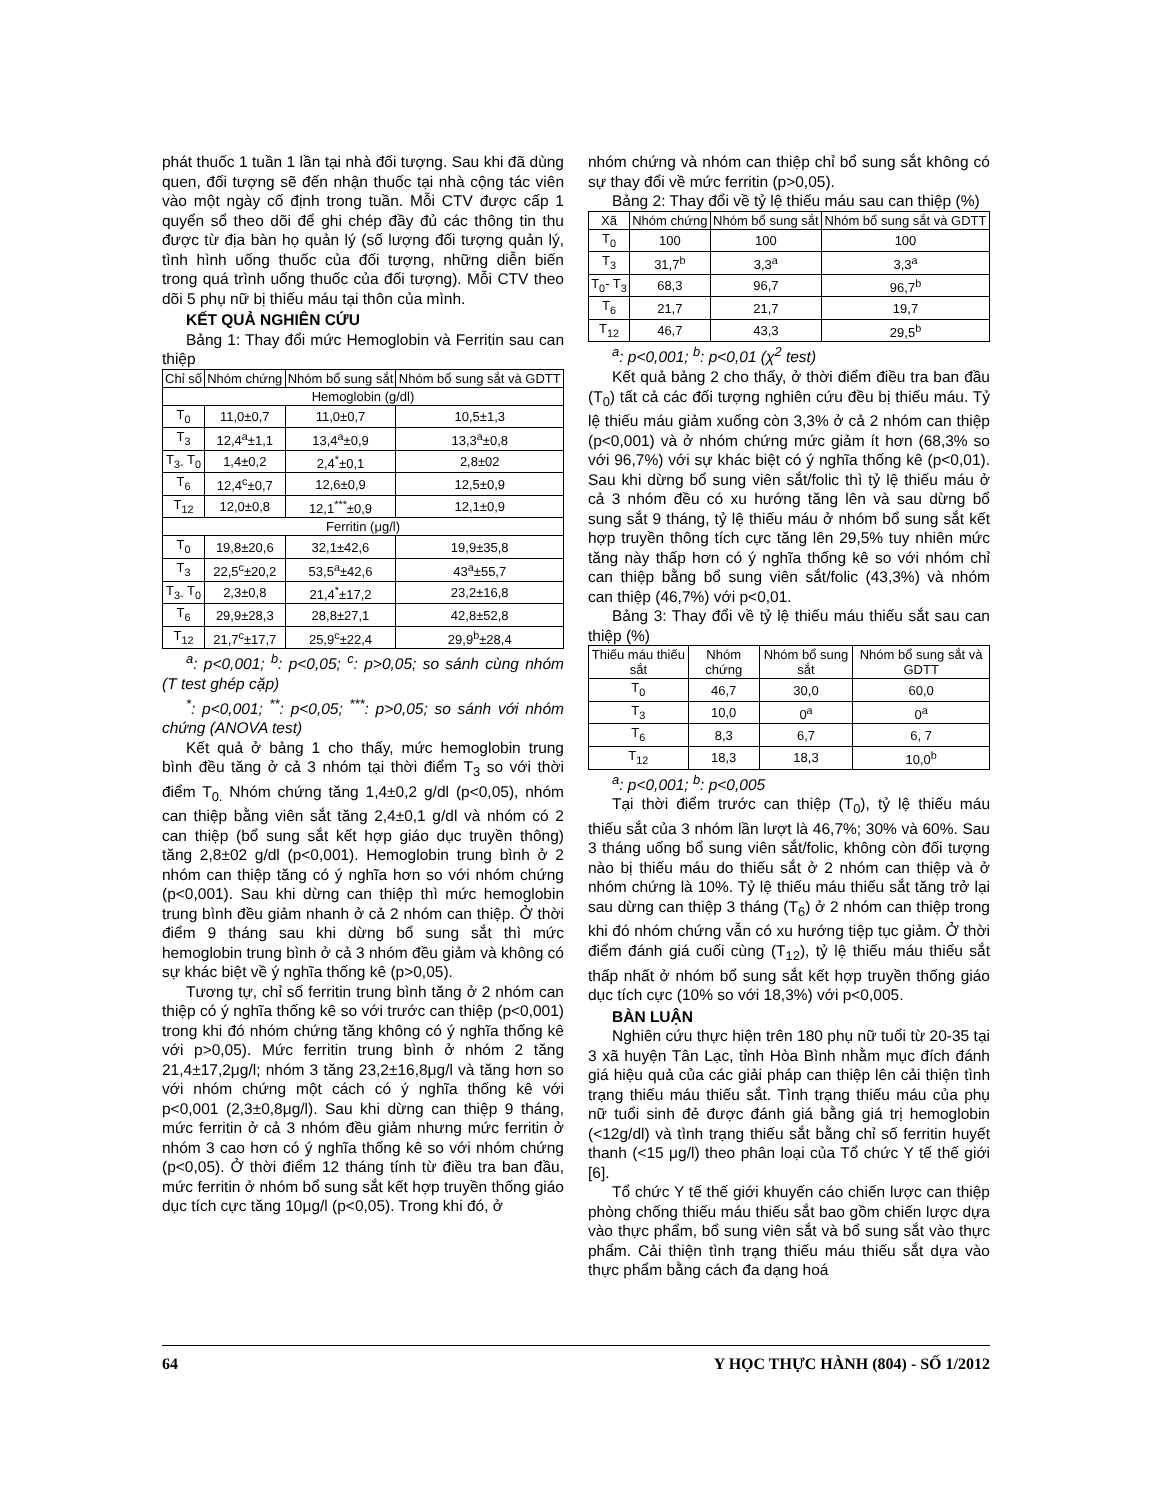phát thuốc 1 tuần 1 lần tại nhà đối tượng. Sau khi đã dùng quen, đối tượng sẽ đến nhận thuốc tại nhà cộng tác viên vào một ngày cố định trong tuần. Mỗi CTV được cấp 1 quyển sổ theo dõi để ghi chép đầy đủ các thông tin thu được từ địa bàn họ quản lý (số lượng đối tượng quản lý, tình hình uống thuốc của đối tượng, những diễn biến trong quá trình uống thuốc của đối tượng). Mỗi CTV theo dõi 5 phụ nữ bị thiếu máu tại thôn của mình.
KẾT QUẢ NGHIÊN CỨU
Bảng 1: Thay đổi mức Hemoglobin và Ferritin sau can thiệp
| Chỉ số | Nhóm chứng | Nhóm bổ sung sắt | Nhóm bổ sung sắt và GDTT |
| --- | --- | --- | --- |
| Hemoglobin (g/dl) | | | |
| T<sub>0</sub> | 11,0±0,7 | 11,0±0,7 | 10,5±1,3 |
| T<sub>3</sub> | 12,4<sup>a</sup>±1,1 | 13,4<sup>a</sup>±0,9 | 13,3<sup>a</sup>±0,8 |
| T<sub>3-</sub> T<sub>0</sub> | 1,4±0,2 | 2,4<sup>*</sup>±0,1 | 2,8±02 |
| T<sub>6</sub> | 12,4<sup>c</sup>±0,7 | 12,6±0,9 | 12,5±0,9 |
| T<sub>12</sub> | 12,0±0,8 | 12,1<sup>***</sup>±0,9 | 12,1±0,9 |
| Ferritin (μg/l) | | | |
| T<sub>0</sub> | 19,8±20,6 | 32,1±42,6 | 19,9±35,8 |
| T<sub>3</sub> | 22,5<sup>c</sup>±20,2 | 53,5<sup>a</sup>±42,6 | 43<sup>a</sup>±55,7 |
| T<sub>3-</sub> T<sub>0</sub> | 2,3±0,8 | 21,4<sup>*</sup>±17,2 | 23,2±16,8 |
| T<sub>6</sub> | 29,9±28,3 | 28,8±27,1 | 42,8±52,8 |
| T<sub>12</sub> | 21,7<sup>c</sup>±17,7 | 25,9<sup>c</sup>±22,4 | 29,9<sup>b</sup>±28,4 |
<sup>a</sup>: p<0,001; <sup>b</sup>: p<0,05; <sup>c</sup>: p>0,05; so sánh cùng nhóm (T test ghép cặp)
<sup>*</sup>: p<0,001; <sup>**</sup>: p<0,05; <sup>***</sup>: p>0,05; so sánh với nhóm chứng (ANOVA test)
Kết quả ở bảng 1 cho thấy, mức hemoglobin trung bình đều tăng ở cả 3 nhóm tại thời điểm T<sub>3</sub> so với thời điểm T<sub>0.</sub> Nhóm chứng tăng 1,4±0,2 g/dl (p<0,05), nhóm can thiệp bằng viên sắt tăng 2,4±0,1 g/dl và nhóm có 2 can thiệp (bổ sung sắt kết hợp giáo dục truyền thông) tăng 2,8±02 g/dl (p<0,001). Hemoglobin trung bình ở 2 nhóm can thiệp tăng có ý nghĩa hơn so với nhóm chứng (p<0,001). Sau khi dừng can thiệp thì mức hemoglobin trung bình đều giảm nhanh ở cả 2 nhóm can thiệp. Ở thời điểm 9 tháng sau khi dừng bổ sung sắt thì mức hemoglobin trung bình ở cả 3 nhóm đều giảm và không có sự khác biệt về ý nghĩa thống kê (p>0,05).
Tương tự, chỉ số ferritin trung bình tăng ở 2 nhóm can thiệp có ý nghĩa thống kê so với trước can thiệp (p<0,001) trong khi đó nhóm chứng tăng không có ý nghĩa thống kê với p>0,05). Mức ferritin trung bình ở nhóm 2 tăng 21,4±17,2μg/l; nhóm 3 tăng 23,2±16,8μg/l và tăng hơn so với nhóm chứng một cách có ý nghĩa thống kê với p<0,001 (2,3±0,8μg/l). Sau khi dừng can thiệp 9 tháng, mức ferritin ở cả 3 nhóm đều giảm nhưng mức ferritin ở nhóm 3 cao hơn có ý nghĩa thống kê so với nhóm chứng (p<0,05). Ở thời điểm 12 tháng tính từ điều tra ban đầu, mức ferritin ở nhóm bổ sung sắt kết hợp truyền thống giáo dục tích cực tăng 10μg/l (p<0,05). Trong khi đó, ở
nhóm chứng và nhóm can thiệp chỉ bổ sung sắt không có sự thay đổi về mức ferritin (p>0,05).
Bảng 2: Thay đổi về tỷ lệ thiếu máu sau can thiệp (%)
| Xã | Nhóm chứng | Nhóm bổ sung sắt | Nhóm bổ sung sắt và GDTT |
| --- | --- | --- | --- |
| T<sub>0</sub> | 100 | 100 | 100 |
| T<sub>3</sub> | 31,7<sup>b</sup> | 3,3<sup>a</sup> | 3,3<sup>a</sup> |
| T<sub>0</sub>- T<sub>3</sub> | 68,3 | 96,7 | 96,7<sup>b</sup> |
| T<sub>6</sub> | 21,7 | 21,7 | 19,7 |
| T<sub>12</sub> | 46,7 | 43,3 | 29,5<sup>b</sup> |
<sup>a</sup>: p<0,001; <sup>b</sup>: p<0,01 (χ<sup>2</sup> test)
Kết quả bảng 2 cho thấy, ở thời điểm điều tra ban đầu (T<sub>0</sub>) tất cả các đối tượng nghiên cứu đều bị thiếu máu. Tỷ lệ thiếu máu giảm xuống còn 3,3% ở cả 2 nhóm can thiệp (p<0,001) và ở nhóm chứng mức giảm ít hơn (68,3% so với 96,7%) với sự khác biệt có ý nghĩa thống kê (p<0,01). Sau khi dừng bổ sung viên sắt/folic thì tỷ lệ thiếu máu ở cả 3 nhóm đều có xu hướng tăng lên và sau dừng bổ sung sắt 9 tháng, tỷ lệ thiếu máu ở nhóm bổ sung sắt kết hợp truyền thông tích cực tăng lên 29,5% tuy nhiên mức tăng này thấp hơn có ý nghĩa thống kê so với nhóm chỉ can thiệp bằng bổ sung viên sắt/folic (43,3%) và nhóm can thiệp (46,7%) với p<0,01.
Bảng 3: Thay đổi về tỷ lệ thiếu máu thiếu sắt sau can thiệp (%)
| Thiếu máu thiếu sắt | Nhóm chứng | Nhóm bổ sung sắt | Nhóm bổ sung sắt và GDTT |
| --- | --- | --- | --- |
| T<sub>0</sub> | 46,7 | 30,0 | 60,0 |
| T<sub>3</sub> | 10,0 | 0<sup>a</sup> | 0<sup>a</sup> |
| T<sub>6</sub> | 8,3 | 6,7 | 6, 7 |
| T<sub>12</sub> | 18,3 | 18,3 | 10,0<sup>b</sup> |
<sup>a</sup>: p<0,001; <sup>b</sup>: p<0,005
Tại thời điểm trước can thiệp (T<sub>0</sub>), tỷ lệ thiếu máu thiếu sắt của 3 nhóm lần lượt là 46,7%; 30% và 60%. Sau 3 tháng uống bổ sung viên sắt/folic, không còn đối tượng nào bị thiếu máu do thiếu sắt ở 2 nhóm can thiệp và ở nhóm chứng là 10%. Tỷ lệ thiếu máu thiếu sắt tăng trở lại sau dừng can thiệp 3 tháng (T<sub>6</sub>) ở 2 nhóm can thiệp trong khi đó nhóm chứng vẫn có xu hướng tiệp tục giảm. Ở thời điểm đánh giá cuối cùng (T<sub>12</sub>), tỷ lệ thiếu máu thiếu sắt thấp nhất ở nhóm bổ sung sắt kết hợp truyền thống giáo dục tích cực (10% so với 18,3%) với p<0,005.
BÀN LUẬN
Nghiên cứu thực hiện trên 180 phụ nữ tuổi từ 20-35 tại 3 xã huyện Tân Lạc, tỉnh Hòa Bình nhằm mục đích đánh giá hiệu quả của các giải pháp can thiệp lên cải thiện tình trạng thiếu máu thiếu sắt. Tình trạng thiếu máu của phụ nữ tuổi sinh đẻ được đánh giá bằng giá trị hemoglobin (<12g/dl) và tình trạng thiếu sắt bằng chỉ số ferritin huyết thanh (<15 μg/l) theo phân loại của Tổ chức Y tế thế giới [6].
Tổ chức Y tế thế giới khuyến cáo chiến lược can thiệp phòng chống thiếu máu thiếu sắt bao gồm chiến lược dựa vào thực phẩm, bổ sung viên sắt và bổ sung sắt vào thực phẩm. Cải thiện tình trạng thiếu máu thiếu sắt dựa vào thực phẩm bằng cách đa dạng hoá
64 Y HỌC THỰC HÀNH (804) - SỐ 1/2012